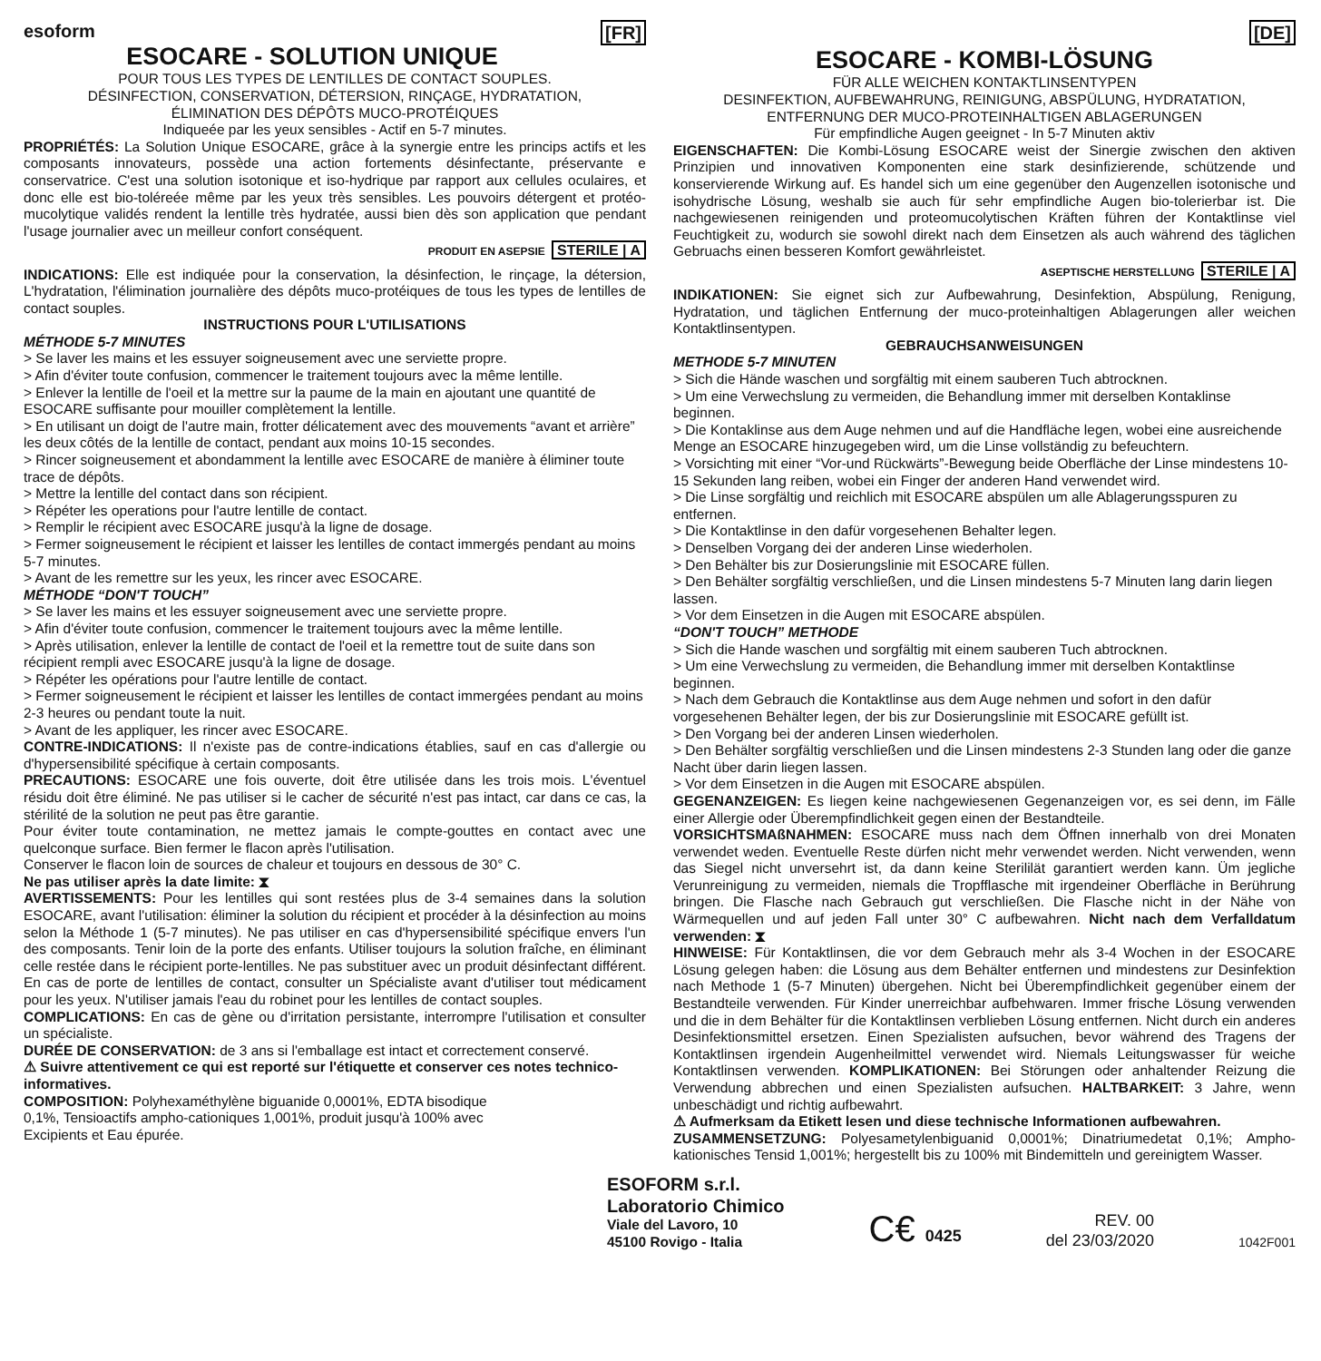[FR]
esoform
ESOCARE - SOLUTION UNIQUE
POUR TOUS LES TYPES DE LENTILLES DE CONTACT SOUPLES.
DÉSINFECTION, CONSERVATION, DÉTERSION, RINÇAGE, HYDRATATION,
ÉLIMINATION DES DÉPÔTS MUCO-PROTÉIQUES
Indiqueée par les yeux sensibles - Actif en 5-7 minutes.
PROPRIÉTÉS: La Solution Unique ESOCARE, grâce à la synergie entre les princips actifs et les composants innovateurs, possède una action fortements désinfectante, préservante e conservatrice. C'est una solution isotonique et iso-hydrique par rapport aux cellules oculaires, et donc elle est bio-toléreée même par les yeux très sensibles. Les pouvoirs détergent et protéo-mucolytique validés rendent la lentille très hydratée, aussi bien dès son application que pendant l'usage journalier avec un meilleur confort conséquent.
PRODUIT EN ASEPSIE STERILE | A
INDICATIONS: Elle est indiquée pour la conservation, la désinfection, le rinçage, la détersion, L'hydratation, l'élimination journalière des dépôts muco-protéiques de tous les types de lentilles de contact souples.
INSTRUCTIONS POUR L'UTILISATIONS
MÉTHODE 5-7 MINUTES
> Se laver les mains et les essuyer soigneusement avec une serviette propre.
> Afin d'éviter toute confusion, commencer le traitement toujours avec la même lentille.
> Enlever la lentille de l'oeil et la mettre sur la paume de la main en ajoutant une quantité de ESOCARE suffisante pour mouiller complètement la lentille.
> En utilisant un doigt de l'autre main, frotter délicatement avec des mouvements “avant et arrière” les deux côtés de la lentille de contact, pendant aux moins 10-15 secondes.
> Rincer soigneusement et abondamment la lentille avec ESOCARE de manière à éliminer toute trace de dépôts.
> Mettre la lentille del contact dans son récipient.
> Répéter les operations pour l'autre lentille de contact.
> Remplir le récipient avec ESOCARE jusqu'à la ligne de dosage.
> Fermer soigneusement le récipient et laisser les lentilles de contact immergés pendant au moins 5-7 minutes.
> Avant de les remettre sur les yeux, les rincer avec ESOCARE.
MÉTHODE “DON'T TOUCH”
> Se laver les mains et les essuyer soigneusement avec une serviette propre.
> Afin d'éviter toute confusion, commencer le traitement toujours avec la même lentille.
> Après utilisation, enlever la lentille de contact de l'oeil et la remettre tout de suite dans son récipient rempli avec ESOCARE jusqu'à la ligne de dosage.
> Répéter les opérations pour l'autre lentille de contact.
> Fermer soigneusement le récipient et laisser les lentilles de contact immergées pendant au moins 2-3 heures ou pendant toute la nuit.
> Avant de les appliquer, les rincer avec ESOCARE.
CONTRE-INDICATIONS: Il n'existe pas de contre-indications établies, sauf en cas d'allergie ou d'hypersensibilité spécifique à certain composants.
PRECAUTIONS: ESOCARE une fois ouverte, doit être utilisée dans les trois mois. L'éventuel résidu doit être éliminé. Ne pas utiliser si le cacher de sécurité n'est pas intact, car dans ce cas, la stérilité de la solution ne peut pas être garantie.
Pour éviter toute contamination, ne mettez jamais le compte-gouttes en contact avec une quelconque surface. Bien fermer le flacon après l'utilisation.
Conserver le flacon loin de sources de chaleur et toujours en dessous de 30° C.
Ne pas utiliser après la date limite: ⧗
AVERTISSEMENTS: Pour les lentilles qui sont restées plus de 3-4 semaines dans la solution ESOCARE, avant l'utilisation: éliminer la solution du récipient et procéder à la désinfection au moins selon la Méthode 1 (5-7 minutes). Ne pas utiliser en cas d'hypersensibilité spécifique envers l'un des composants. Tenir loin de la porte des enfants. Utiliser toujours la solution fraîche, en éliminant celle restée dans le récipient porte-lentilles. Ne pas substituer avec un produit désinfectant différent. En cas de porte de lentilles de contact, consulter un Spécialiste avant d'utiliser tout médicament pour les yeux. N'utiliser jamais l'eau du robinet pour les lentilles de contact souples.
COMPLICATIONS: En cas de gène ou d'irritation persistante, interrompre l'utilisation et consulter un spécialiste.
DURÉE DE CONSERVATION: de 3 ans si l'emballage est intact et correctement conservé.
⚠ Suivre attentivement ce qui est reporté sur l'étiquette et conserver ces notes technico-informatives.
COMPOSITION: Polyhexaméthylène biguanide 0,0001%, EDTA bisodique 0,1%, Tensioactifs ampho-cationiques 1,001%, produit jusqu'à 100% avec Excipients et Eau épurée.
[DE]
ESOCARE - KOMBI-LÖSUNG
FÜR ALLE WEICHEN KONTAKTLINSENTYPEN
DESINFEKTION, AUFBEWAHRUNG, REINIGUNG, ABSPÜLUNG, HYDRATATION,
ENTFERNUNG DER MUCO-PROTEINHALTIGEN ABLAGERUNGEN
Für empfindliche Augen geeignet - In 5-7 Minuten aktiv
EIGENSCHAFTEN: Die Kombi-Lösung ESOCARE weist der Sinergie zwischen den aktiven Prinzipien und innovativen Komponenten eine stark desinfizierende, schützende und konservierende Wirkung auf. Es handel sich um eine gegenüber den Augenzellen isotonische und isohydrische Lösung, weshalb sie auch für sehr empfindliche Augen bio-tolerierbar ist. Die nachgewiesenen reinigenden und proteomucolytischen Kräften führen der Kontaktlinse viel Feuchtigkeit zu, wodurch sie sowohl direkt nach dem Einsetzen als auch während des täglichen Gebruachs einen besseren Komfort gewährleistet.
ASEPTISCHE HERSTELLUNG STERILE | A
INDIKATIONEN: Sie eignet sich zur Aufbewahrung, Desinfektion, Abspülung, Renigung, Hydratation, und täglichen Entfernung der muco-proteinhaltigen Ablagerungen aller weichen Kontaktlinsentypen.
GEBRAUCHSANWEISUNGEN
METHODE 5-7 MINUTEN
> Sich die Hände waschen und sorgfältig mit einem sauberen Tuch abtrocknen.
> Um eine Verwechslung zu vermeiden, die Behandlung immer mit derselben Kontaklinse beginnen.
> Die Kontaklinse aus dem Auge nehmen und auf die Handfläche legen, wobei eine ausreichende Menge an ESOCARE hinzugegeben wird, um die Linse vollständig zu befeuchtern.
> Vorsichting mit einer “Vor-und Rückwärts”-Bewegung beide Oberfläche der Linse mindestens 10-15 Sekunden lang reiben, wobei ein Finger der anderen Hand verwendet wird.
> Die Linse sorgfältig und reichlich mit ESOCARE abspülen um alle Ablagerungsspuren zu entfernen.
> Die Kontaktlinse in den dafür vorgesehenen Behalter legen.
> Denselben Vorgang dei der anderen Linse wiederholen.
> Den Behälter bis zur Dosierungslinie mit ESOCARE füllen.
> Den Behälter sorgfältig verschließen, und die Linsen mindestens 5-7 Minuten lang darin liegen lassen.
> Vor dem Einsetzen in die Augen mit ESOCARE abspülen.
“DON'T TOUCH” METHODE
> Sich die Hande waschen und sorgfältig mit einem sauberen Tuch abtrocknen.
> Um eine Verwechslung zu vermeiden, die Behandlung immer mit derselben Kontaktlinse beginnen.
> Nach dem Gebrauch die Kontaktlinse aus dem Auge nehmen und sofort in den dafür vorgesehenen Behälter legen, der bis zur Dosierungslinie mit ESOCARE gefüllt ist.
> Den Vorgang bei der anderen Linsen wiederholen.
> Den Behälter sorgfältig verschließen und die Linsen mindestens 2-3 Stunden lang oder die ganze Nacht über darin liegen lassen.
> Vor dem Einsetzen in die Augen mit ESOCARE abspülen.
GEGENANZEIGEN: Es liegen keine nachgewiesenen Gegenanzeigen vor, es sei denn, im Fälle einer Allergie oder Überempfindlichkeit gegen einen der Bestandteile.
VORSICHTSMAßNAHMEN: ESOCARE muss nach dem Öffnen innerhalb von drei Monaten verwendet weden. Eventuelle Reste dürfen nicht mehr verwendet werden. Nicht verwenden, wenn das Siegel nicht unversehrt ist, da dann keine Sterililät garantiert werden kann. Üm jegliche Verunreinigung zu vermeiden, niemals die Tropfflasche mit irgendeiner Oberfläche in Berührung bringen. Die Flasche nach Gebrauch gut verschließen. Die Flasche nicht in der Nähe von Wärmequellen und auf jeden Fall unter 30° C aufbewahren. Nicht nach dem Verfalldatum verwenden: ⧗
HINWEISE: Für Kontaktlinsen, die vor dem Gebrauch mehr als 3-4 Wochen in der ESOCARE Lösung gelegen haben: die Lösung aus dem Behälter entfernen und mindestens zur Desinfektion nach Methode 1 (5-7 Minuten) übergehen. Nicht bei Überempfindlichkeit gegenüber einem der Bestandteile verwenden. Für Kinder unerreichbar aufbehwaren. Immer frische Lösung verwenden und die in dem Behälter für die Kontaktlinsen verblieben Lösung entfernen. Nicht durch ein anderes Desinfektionsmittel ersetzen. Einen Spezialisten aufsuchen, bevor während des Tragens der Kontaktlinsen irgendein Augenheilmittel verwendet wird. Niemals Leitungswasser für weiche Kontaktlinsen verwenden. KOMPLIKATIONEN: Bei Störungen oder anhaltender Reizung die Verwendung abbrechen und einen Spezialisten aufsuchen. HALTBARKEIT: 3 Jahre, wenn unbeschädigt und richtig aufbewahrt.
⚠ Aufmerksam da Etikett lesen und diese technische Informationen aufbewahren.
ZUSAMMENSETZUNG: Polyesametylenbiguanid 0,0001%; Dinatriumedetat 0,1%; Ampho-kationisches Tensid 1,001%; hergestellt bis zu 100% mit Bindemitteln und gereinigtem Wasser.
ESOFORM s.r.l.
Laboratorio Chimico
Viale del Lavoro, 10
45100 Rovigo - Italia
C€ 0425
REV. 00
del 23/03/2020
1042F001